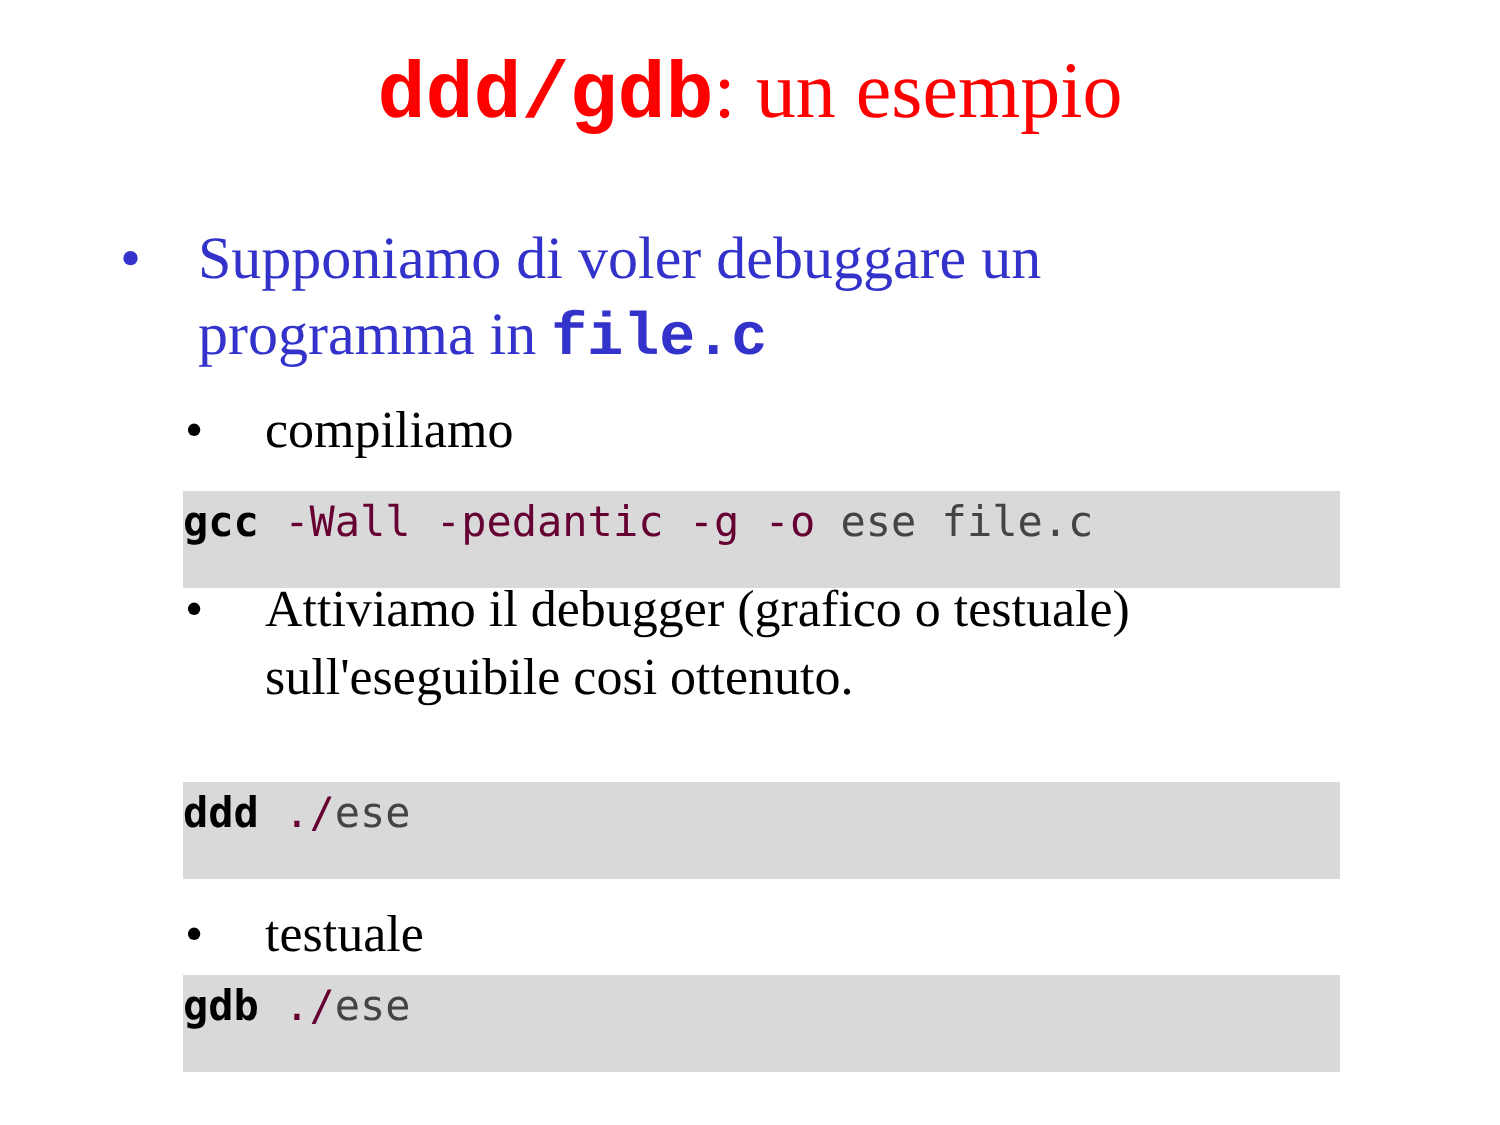ddd/gdb: un esempio
• Supponiamo di voler debuggare un programma in file.c
• compiliamo
gcc -Wall -pedantic -g -o ese file.c
• Attiviamo il debugger (grafico o testuale) sull'eseguibile cosi ottenuto.
ddd ./ese
• testuale
gdb ./ese